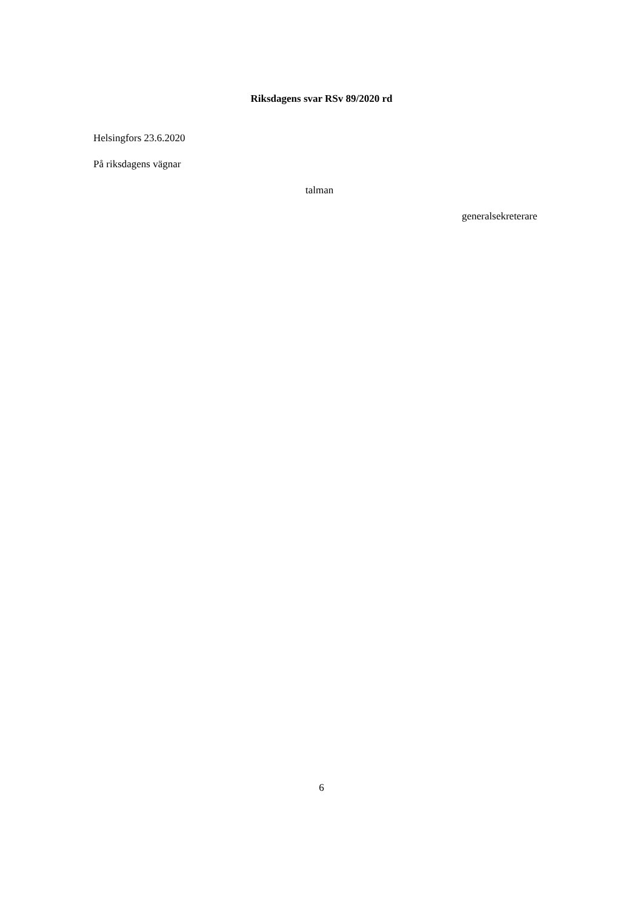Riksdagens svar RSv 89/2020 rd
Helsingfors 23.6.2020
På riksdagens vägnar
talman
generalsekreterare
6